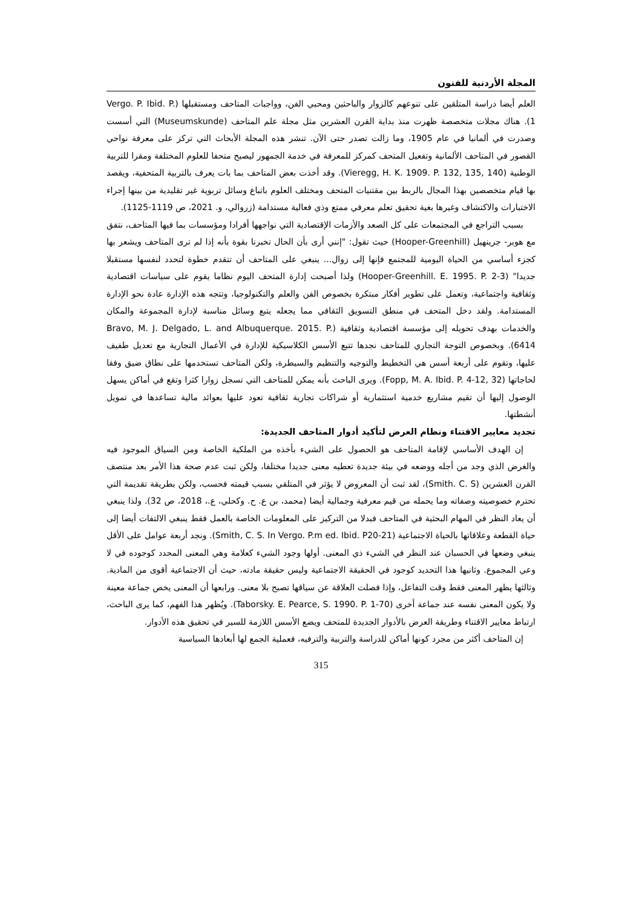المجلة الأردنية للفنون
العلم أيضا دراسة المتلقين على تنوعهم كالزوار والباحثين ومحبي الفن، وواجبات المتاحف ومستقبلها (Vergo. P. Ibid. P. 1). هناك مجلات متخصصة ظهرت منذ بداية القرن العشرين مثل مجلة علم المتاحف (Museumskunde) التي أسست وصدرت في ألمانيا في عام 1905، وما زالت تصدر حتى الآن. تنشر هذه المجلة الأبحاث التي تركز على معرفة نواحي القصور في المتاحف الألمانية وتفعيل المتحف كمركز للمعرفة في خدمة الجمهور ليصبح متحفا للعلوم المختلفة ومقرا للتربية الوطنية (Vieregg, H. K. 1909. P. 132, 135, 140). وقد أخذت بعض المتاحف بما بات يعرف بالتربية المتحفية، ويقصد بها قيام متخصصين بهذا المجال بالربط بين مقتنيات المتحف ومختلف العلوم باتباع وسائل تربوية غير تقليدية من بينها إجراء الاختبارات والاكتشاف وغيرها بغية تحقيق تعلم معرفي ممتع وذي فعالية مستدامة (زروالي، و. 2021، ص 1119-1125).
بسبب التراجع في المجتمعات على كل الصعد والأزمات الإقتصادية التي نواجهها أفرادا ومؤسسات بما فيها المتاحف، نتفق مع هوبر- جرينهيل (Hooper-Greenhill) حيث تقول: "إنني أرى بأن الحال تخبرنا بقوة بأنه إذا لم ترى المتاحف ويشعر بها كجزء أساسي من الحياة اليومية للمجتمع فإنها إلى زوال... ينبغي على المتاحف أن تتقدم خطوة لتحدد لنفسها مستقبلا جديدا" (Hooper-Greenhill. E. 1995. P. 2-3) ولذا أصبحت إدارة المتحف اليوم نظاما يقوم على سياسات اقتصادية وثقافية واجتماعية، وتعمل على تطوير أفكار مبتكرة بخصوص الفن والعلم والتكنولوجيا، وتتجه هذه الإدارة عادة نحو الإدارة المستدامة. ولقد دخل المتحف في منطق التسويق الثقافي مما يجعله يتبع وسائل مناسبة لإدارة المجموعة والمكان والخدمات بهدف تحويله إلى مؤسسة اقتصادية وثقافية (Bravo, M. J. Delgado, L. and Albuquerque. 2015. P. 6414). وبخصوص التوجة التجاري للمتاحف نجدها تتبع الأسس الكلاسيكية للإدارة في الأعمال التجارية مع تعديل طفيف عليها، وتقوم على أربعة أسس هي التخطيط والتوجيه والتنظيم والسيطرة، ولكن المتاحف تستخدمها على نطاق ضيق وفقا لحاجاتها (Fopp, M. A. Ibid. P. 4-12, 32). ويرى الباحث بأنه يمكن للمتاحف التي تسجل زوارا كثرا وتقع في أماكن يسهل الوصول إليها أن تقيم مشاريع خدمية استثمارية أو شراكات تجارية ثقافية تعود عليها بعوائد مالية تساعدها في تمويل أنشطتها.
تجديد معايير الاقتناء ونظام العرض لتأكيد أدوار المتاحف الجديدة:
إن الهدف الأساسي لإقامة المتاحف هو الحصول على الشيء بأخذه من الملكية الخاصة ومن السياق الموجود فيه والغرض الذي وجد من أجله ووضعه في بيئة جديدة تعطيه معنى جديدا مختلفا، ولكن ثبت عدم صحة هذا الأمر بعد منتصف القرن العشرين (Smith. C. S)، لقد ثبت أن المعروض لا يؤثر في المتلقي بسبب قيمته فحسب، ولكن بطريقة تقديمة التي تحترم خصوصيته وصفاته وما يحمله من قيم معرفية وجمالية أيضا (محمد، بن ع. ح. وكحلي، ع.، 2018، ص 32). ولذا ينبغي أن يعاد النظر في المهام البحثية في المتاحف فبدلا من التركيز على المعلومات الخاصة بالعمل فقط ينبغي الالتفات أيضا إلى حياة القطعة وعلاقاتها بالحياة الاجتماعية (Smith, C. S. In Vergo. P.m ed. Ibid. P20-21). ونجد أربعة عوامل على الأقل ينبغي وضعها في الحسبان عند النظر في الشيء ذي المعنى. أولها وجود الشيء كعلامة وهي المعنى المحدد كوجوده في لا وعي المجموع. وثانيها هذا التحديد كوجود في الحقيقة الاجتماعية وليس حقيقة مادته، حيث أن الاجتماعية أقوى من المادية. وثالثها يظهر المعنى فقط وقت التفاعل، وإذا فصلت العلاقة عن سياقها تصبح بلا معنى. ورابعها أن المعنى يخص جماعة معينة ولا يكون المعنى نفسه عند جماعة أخرى (Taborsky. E. Pearce, S. 1990. P. 1-70). ويُظهر هذا الفهم، كما يرى الباحث، ارتباط معايير الاقتناء وطريقة العرض بالأدوار الجديدة للمتحف ويضع الأسس اللازمة للسير في تحقيق هذه الأدوار.
إن المتاحف أكثر من مجرد كونها أماكن للدراسة والتربية والترفيه، فعملية الجمع لها أبعادها السياسية
315